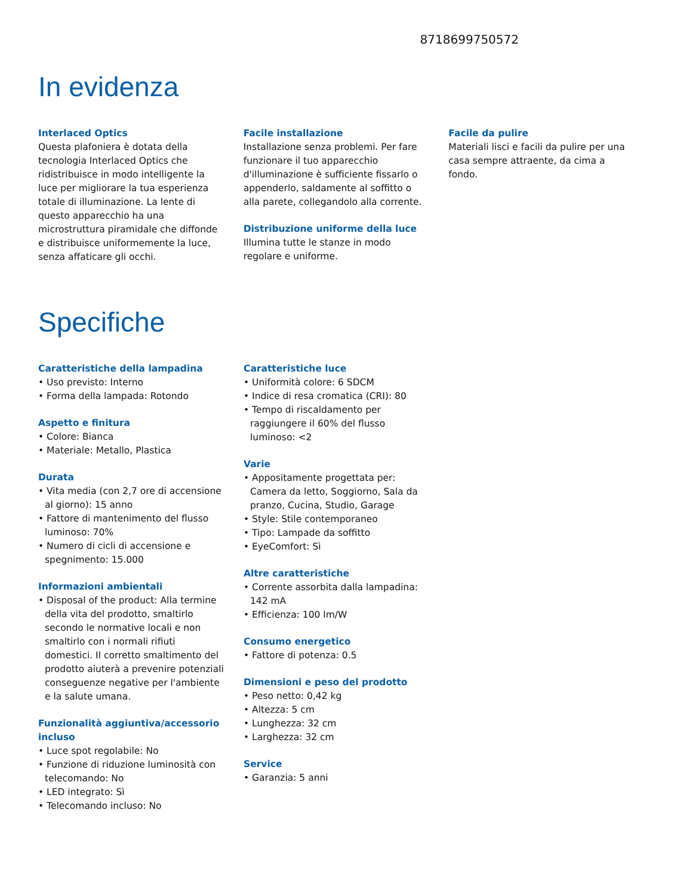8718699750572
In evidenza
Interlaced Optics
Questa plafoniera è dotata della tecnologia Interlaced Optics che ridistribuisce in modo intelligente la luce per migliorare la tua esperienza totale di illuminazione. La lente di questo apparecchio ha una microstruttura piramidale che diffonde e distribuisce uniformemente la luce, senza affaticare gli occhi.
Facile installazione
Installazione senza problemi. Per fare funzionare il tuo apparecchio d'illuminazione è sufficiente fissarlo o appenderlo, saldamente al soffitto o alla parete, collegandolo alla corrente.
Distribuzione uniforme della luce
Illumina tutte le stanze in modo regolare e uniforme.
Facile da pulire
Materiali lisci e facili da pulire per una casa sempre attraente, da cima a fondo.
Specifiche
Caratteristiche della lampadina
• Uso previsto: Interno
• Forma della lampada: Rotondo
Aspetto e finitura
• Colore: Bianca
• Materiale: Metallo, Plastica
Durata
• Vita media (con 2,7 ore di accensione al giorno): 15 anno
• Fattore di mantenimento del flusso luminoso: 70%
• Numero di cicli di accensione e spegnimento: 15.000
Informazioni ambientali
• Disposal of the product: Alla termine della vita del prodotto, smaltirlo secondo le normative locali e non smaltirlo con i normali rifiuti domestici. Il corretto smaltimento del prodotto aiuterà a prevenire potenziali conseguenze negative per l'ambiente e la salute umana.
Funzionalità aggiuntiva/accessorio incluso
• Luce spot regolabile: No
• Funzione di riduzione luminosità con telecomando: No
• LED integrato: Sì
• Telecomando incluso: No
Caratteristiche luce
• Uniformità colore: 6 SDCM
• Indice di resa cromatica (CRI): 80
• Tempo di riscaldamento per raggiungere il 60% del flusso luminoso: <2
Varie
• Appositamente progettata per: Camera da letto, Soggiorno, Sala da pranzo, Cucina, Studio, Garage
• Style: Stile contemporaneo
• Tipo: Lampade da soffitto
• EyeComfort: Sì
Altre caratteristiche
• Corrente assorbita dalla lampadina: 142 mA
• Efficienza: 100 lm/W
Consumo energetico
• Fattore di potenza: 0.5
Dimensioni e peso del prodotto
• Peso netto: 0,42 kg
• Altezza: 5 cm
• Lunghezza: 32 cm
• Larghezza: 32 cm
Service
• Garanzia: 5 anni